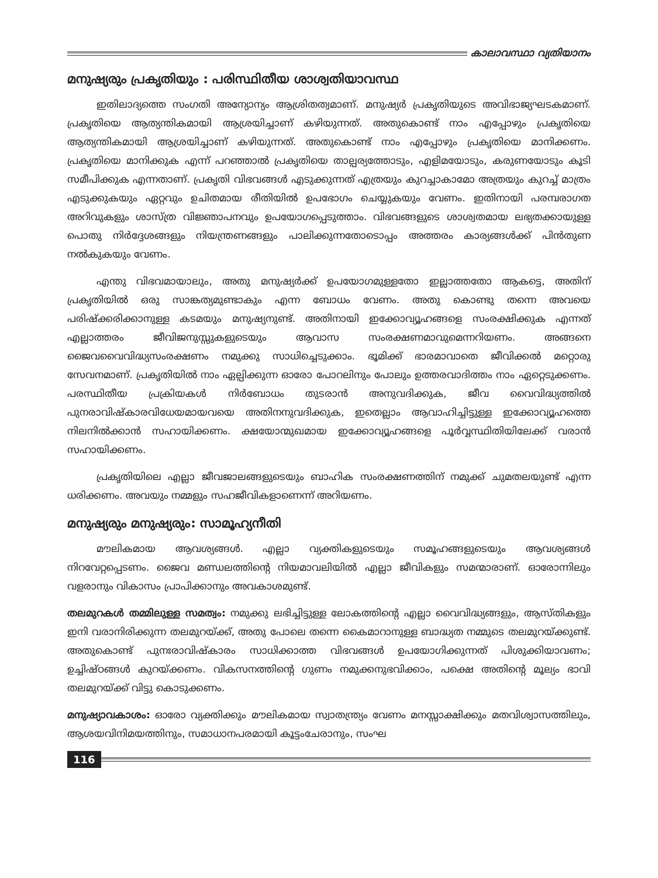കാലാവസ്ഥാ വ്യതിയാനം
മനുഷ്യരും പ്രകൃതിയും : പരിസ്ഥിതീയ ശാശ്വതിയാവസ്ഥ
ഇതിലാദ്യത്തെ സംഗതി അന്യോന്യം ആശ്രിതത്വമാണ്. മനുഷ്യർ പ്രകൃതിയുടെ അവിഭാജ്യഘടകമാണ്. പ്രകൃതിയെ ആത്യന്തികമായി ആശ്രയിച്ചാണ് കഴിയുന്നത്. അതുകൊണ്ട് നാം എപ്പോഴും പ്രകൃതിയെ ആത്യന്തികമായി ആശ്രയിച്ചാണ് കഴിയുന്നത്. അതുകൊണ്ട് നാം എപ്പോഴും പ്രകൃതിയെ മാനിക്കണം. പ്രകൃതിയെ മാനിക്കുക എന്ന് പറഞ്ഞാൽ പ്രകൃതിയെ താല്പര്യത്തോടും, എളിമയോടും, കരുണയോടും കൂടി സമീപിക്കുക എന്നതാണ്. പ്രകൃതി വിഭവങ്ങൾ എടുക്കുന്നത് എത്രയും കുറച്ചാകാമോ അത്രയും കുറച്ച് മാത്രം എടുക്കുകയും ഏറ്റവും ഉചിതമായ രീതിയിൽ ഉപഭോഗം ചെയ്യുകയും വേണം. ഇതിനായി പരമ്പരാഗത അറിവുകളും ശാസ്ത്ര വിജ്ഞാപനവും ഉപയോഗപ്പെടുത്താം. വിഭവങ്ങളുടെ ശാശ്വതമായ ലഭ്യതക്കായുള്ള പൊതു നിർദ്ദേശങ്ങളും നിയന്ത്രണങ്ങളും പാലിക്കുന്നതോടൊപ്പം അത്തരം കാര്യങ്ങൾക്ക് പിൻതുണ നൽകുകയും വേണം.
എന്തു വിഭവമായാലും, അതു മനുഷ്യർക്ക് ഉപയോഗമുള്ളതോ ഇല്ലാത്തതോ ആകട്ടെ, അതിന് പ്രകൃതിയിൽ ഒരു സാങ്കത്യമുണ്ടാകും എന്ന ബോധം വേണം. അതു കൊണ്ടു തന്നെ അവയെ പരിഷ്ക്കരിക്കാനുള്ള കടമയും മനുഷ്യനുണ്ട്. അതിനായി ഇക്കോവ്യൂഹങ്ങളെ സംരക്ഷിക്കുക എന്നത് എല്ലാത്തരം ജീവിജനുസ്സുകളുടെയും ആവാസ സംരക്ഷണമാവുമെന്നറിയണം. അങ്ങനെ ജൈവവൈവിദ്ധ്യസംരക്ഷണം നമുക്കു സാധിച്ചെടുക്കാം. ഭൂമിക്ക് ഭാരമാവാതെ ജീവിക്കൽ മറ്റൊരു സേവനമാണ്. പ്രകൃതിയിൽ നാം ഏല്പിക്കുന്ന ഓരോ പോറലിനും പോലും ഉത്തരവാദിത്തം നാം ഏറ്റെടുക്കണം. പരസ്ഥിതീയ പ്രക്രിയകൾ നിർബോധം തുടരാൻ അനുവദിക്കുക, ജീവ വൈവിദ്ധ്യത്തിൽ പുനരാവിഷ്കാരവിധേയമായവയെ അതിനനുവദിക്കുക, ഇതെല്ലാം ആവാഹിച്ചിട്ടുള്ള ഇക്കോവ്യൂഹത്തെ നിലനിൽക്കാൻ സഹായിക്കണം. ക്ഷയോന്മുഖമായ ഇക്കോവ്യൂഹങ്ങളെ പൂർവ്വസ്ഥിതിയിലേക്ക് വരാൻ സഹായിക്കണം.
പ്രകൃതിയിലെ എല്ലാ ജീവജാലങ്ങളുടെയും ബാഹിക സംരക്ഷണത്തിന് നമുക്ക് ചുമതലയുണ്ട് എന്ന ധരിക്കണം. അവയും നമ്മളും സഹജീവികളാണെന്ന് അറിയണം.
മനുഷ്യരും മനുഷ്യരും: സാമൂഹ്യനീതി
മൗലികമായ ആവശ്യങ്ങൾ. എല്ലാ വ്യക്തികളുടെയും സമൂഹങ്ങളുടെയും ആവശ്യങ്ങൾ നിറവേറ്റപ്പെടണം. ജൈവ മണ്ഡലത്തിന്റെ നിയമാവലിയിൽ എല്ലാ ജീവികളും സമന്മാരാണ്. ഓരോന്നിലും വളരാനും വികാസം പ്രാപിക്കാനും അവകാശമുണ്ട്.
തലമുറകൾ തമ്മിലുള്ള സമത്വം: നമുക്കു ലഭിച്ചിട്ടുള്ള ലോകത്തിന്റെ എല്ലാ വൈവിദ്ധ്യങ്ങളും, ആസ്തികളും ഇനി വരാനിരിക്കുന്ന തലമുറയ്ക്ക്, അതു പോലെ തന്നെ കൈമാറാനുള്ള ബാദ്ധ്യത നമ്മുടെ തലമുറയ്ക്കുണ്ട്. അതുകൊണ്ട് പുനഃരാവിഷ്കാരം സാധിക്കാത്ത വിഭവങ്ങൾ ഉപയോഗിക്കുന്നത് പിശുക്കിയാവണം; ഉച്ചിഷ്ഠങ്ങൾ കുറയ്ക്കണം. വികസനത്തിന്റെ ഗുണം നമുക്കനുഭവിക്കാം, പക്ഷെ അതിന്റെ മൂല്യം ഭാവി തലമുറയ്ക്ക് വിട്ടു കൊടുക്കണം.
മനുഷ്യാവകാശം: ഓരോ വ്യക്തിക്കും മൗലികമായ സ്വാതന്ത്ര്യം വേണം മനസ്സാക്ഷിക്കും മതവിശ്വാസത്തിലും, ആശയവിനിമയത്തിനും, സമാധാനപരമായി കൂട്ടംചേരാനും, സംഘ
116